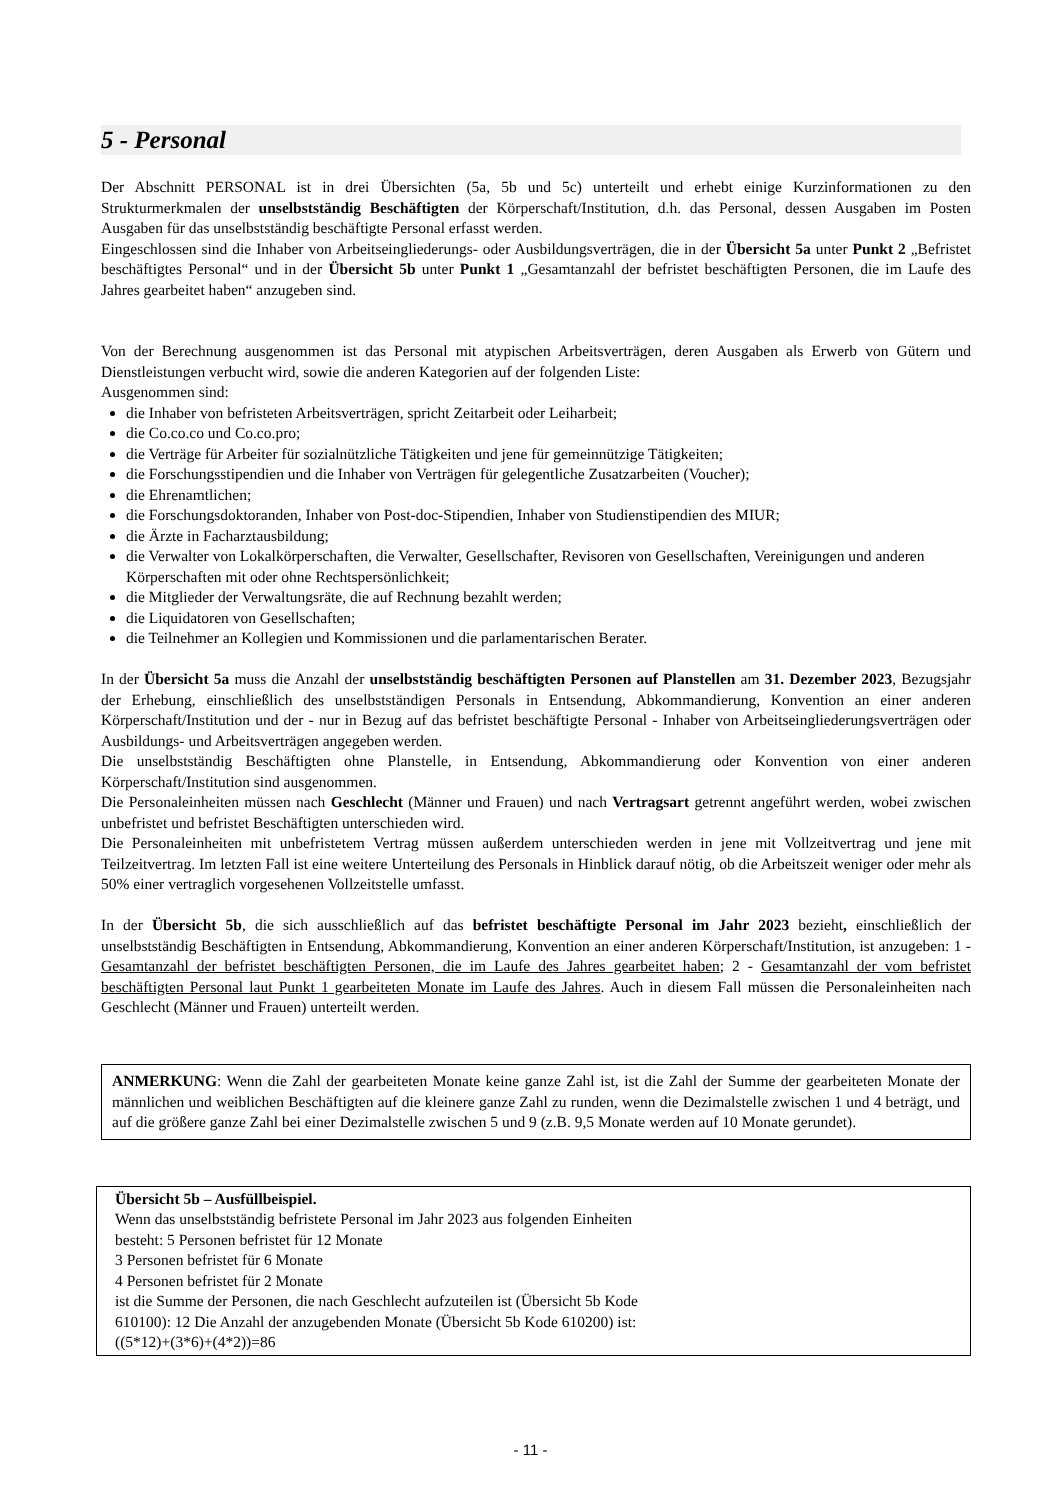5 - Personal
Der Abschnitt PERSONAL ist in drei Übersichten (5a, 5b und 5c) unterteilt und erhebt einige Kurzinformationen zu den Strukturmerkmalen der unselbstständig Beschäftigten der Körperschaft/Institution, d.h. das Personal, dessen Ausgaben im Posten Ausgaben für das unselbstständig beschäftigte Personal erfasst werden.
Eingeschlossen sind die Inhaber von Arbeitseingliederungs- oder Ausbildungsverträgen, die in der Übersicht 5a unter Punkt 2 „Befristet beschäftigtes Personal“ und in der Übersicht 5b unter Punkt 1 „Gesamtanzahl der befristet beschäftigten Personen, die im Laufe des Jahres gearbeitet haben“ anzugeben sind.
Von der Berechnung ausgenommen ist das Personal mit atypischen Arbeitsverträgen, deren Ausgaben als Erwerb von Gütern und Dienstleistungen verbucht wird, sowie die anderen Kategorien auf der folgenden Liste:
Ausgenommen sind:
die Inhaber von befristeten Arbeitsverträgen, spricht Zeitarbeit oder Leiharbeit;
die Co.co.co und Co.co.pro;
die Verträge für Arbeiter für sozialnützliche Tätigkeiten und jene für gemeinnützige Tätigkeiten;
die Forschungsstipendien und die Inhaber von Verträgen für gelegentliche Zusatzarbeiten (Voucher);
die Ehrenamtlichen;
die Forschungsdoktoranden, Inhaber von Post-doc-Stipendien, Inhaber von Studienstipendien des MIUR;
die Ärzte in Facharztausbildung;
die Verwalter von Lokalkörperschaften, die Verwalter, Gesellschafter, Revisoren von Gesellschaften, Vereinigungen und anderen Körperschaften mit oder ohne Rechtspersönlichkeit;
die Mitglieder der Verwaltungsräte, die auf Rechnung bezahlt werden;
die Liquidatoren von Gesellschaften;
die Teilnehmer an Kollegien und Kommissionen und die parlamentarischen Berater.
In der Übersicht 5a muss die Anzahl der unselbstständig beschäftigten Personen auf Planstellen am 31. Dezember 2023, Bezugsjahr der Erhebung, einschließlich des unselbstständigen Personals in Entsendung, Abkommandierung, Konvention an einer anderen Körperschaft/Institution und der - nur in Bezug auf das befristet beschäftigte Personal - Inhaber von Arbeitseingliederungsverträgen oder Ausbildungs- und Arbeitsverträgen angegeben werden.
Die unselbstständig Beschäftigten ohne Planstelle, in Entsendung, Abkommandierung oder Konvention von einer anderen Körperschaft/Institution sind ausgenommen.
Die Personaleinheiten müssen nach Geschlecht (Männer und Frauen) und nach Vertragsart getrennt angeführt werden, wobei zwischen unbefristet und befristet Beschäftigten unterschieden wird.
Die Personaleinheiten mit unbefristetem Vertrag müssen außerdem unterschieden werden in jene mit Vollzeitvertrag und jene mit Teilzeitvertrag. Im letzten Fall ist eine weitere Unterteilung des Personals in Hinblick darauf nötig, ob die Arbeitszeit weniger oder mehr als 50% einer vertraglich vorgesehenen Vollzeitstelle umfasst.
In der Übersicht 5b, die sich ausschließlich auf das befristet beschäftigte Personal im Jahr 2023 bezieht, einschließlich der unselbstständig Beschäftigten in Entsendung, Abkommandierung, Konvention an einer anderen Körperschaft/Institution, ist anzugeben: 1 - Gesamtanzahl der befristet beschäftigten Personen, die im Laufe des Jahres gearbeitet haben; 2 - Gesamtanzahl der vom befristet beschäftigten Personal laut Punkt 1 gearbeiteten Monate im Laufe des Jahres. Auch in diesem Fall müssen die Personaleinheiten nach Geschlecht (Männer und Frauen) unterteilt werden.
ANMERKUNG: Wenn die Zahl der gearbeiteten Monate keine ganze Zahl ist, ist die Zahl der Summe der gearbeiteten Monate der männlichen und weiblichen Beschäftigten auf die kleinere ganze Zahl zu runden, wenn die Dezimalstelle zwischen 1 und 4 beträgt, und auf die größere ganze Zahl bei einer Dezimalstelle zwischen 5 und 9 (z.B. 9,5 Monate werden auf 10 Monate gerundet).
Übersicht 5b – Ausfüllbeispiel.
Wenn das unselbstständig befristete Personal im Jahr 2023 aus folgenden Einheiten
besteht: 5 Personen befristet für 12 Monate
3 Personen befristet für 6 Monate
4 Personen befristet für 2 Monate
ist die Summe der Personen, die nach Geschlecht aufzuteilen ist (Übersicht 5b Kode
610100): 12 Die Anzahl der anzugebenden Monate (Übersicht 5b Kode 610200) ist:
((5*12)+(3*6)+(4*2))=86
- 11 -